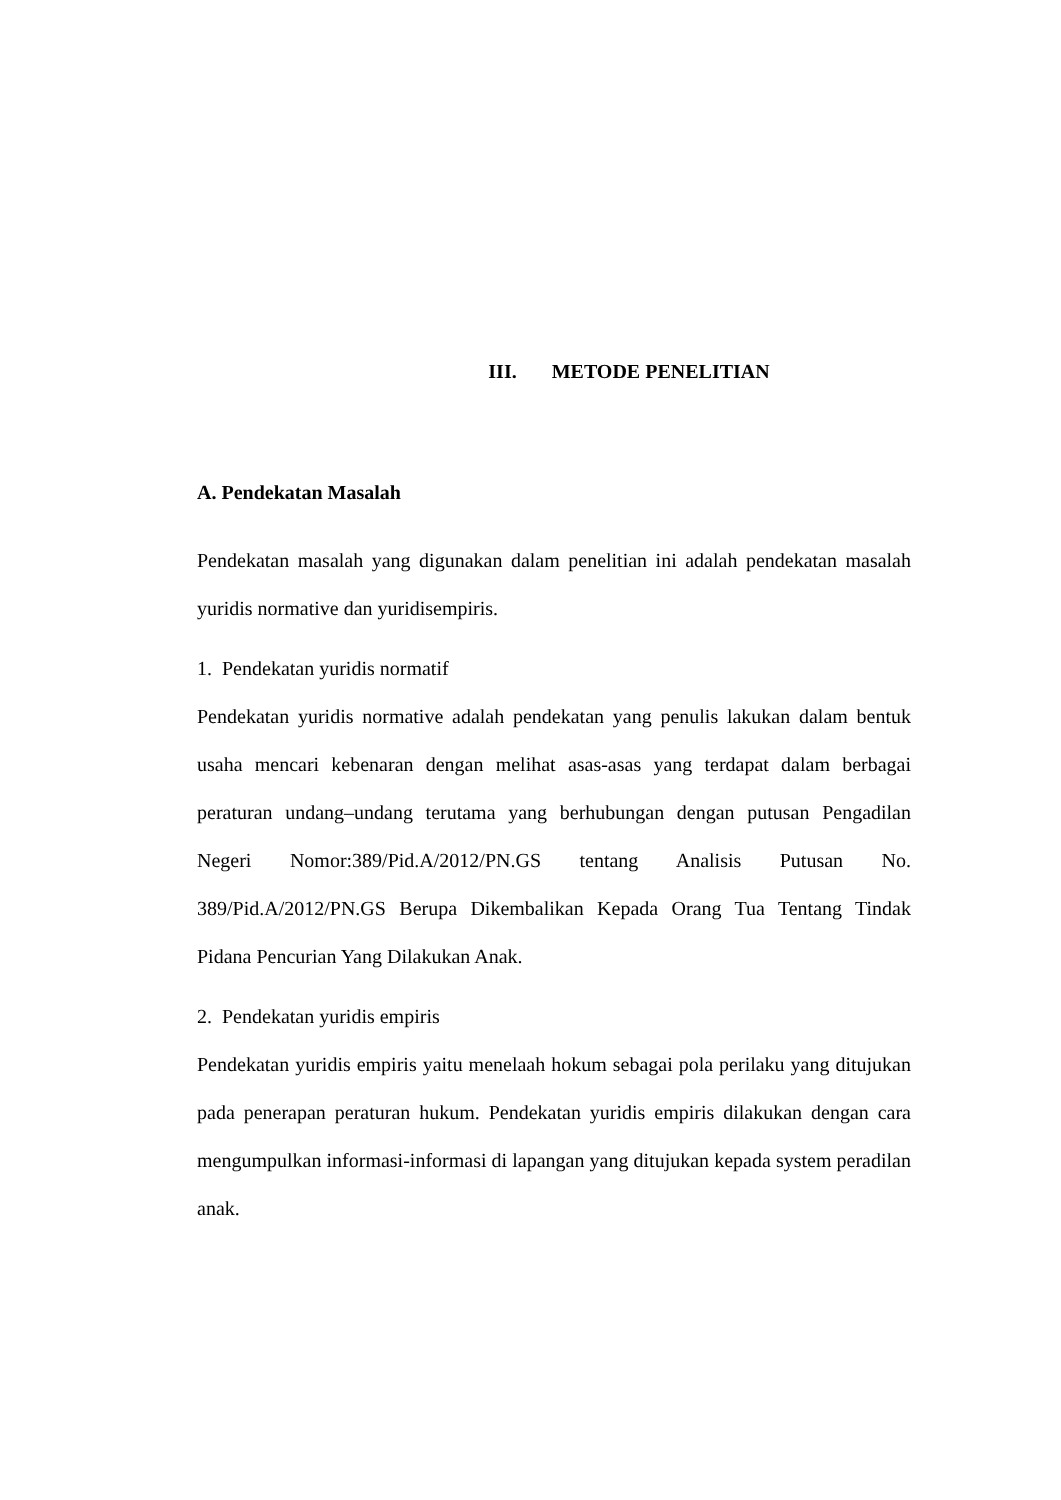III. METODE PENELITIAN
A. Pendekatan Masalah
Pendekatan masalah yang digunakan dalam penelitian ini adalah pendekatan masalah yuridis normative dan yuridisempiris.
1. Pendekatan yuridis normatif
Pendekatan yuridis normative adalah pendekatan yang penulis lakukan dalam bentuk usaha mencari kebenaran dengan melihat asas-asas yang terdapat dalam berbagai peraturan undang–undang terutama yang berhubungan dengan putusan Pengadilan Negeri Nomor:389/Pid.A/2012/PN.GS tentang Analisis Putusan No. 389/Pid.A/2012/PN.GS Berupa Dikembalikan Kepada Orang Tua Tentang Tindak Pidana Pencurian Yang Dilakukan Anak.
2. Pendekatan yuridis empiris
Pendekatan yuridis empiris yaitu menelaah hokum sebagai pola perilaku yang ditujukan pada penerapan peraturan hukum. Pendekatan yuridis empiris dilakukan dengan cara mengumpulkan informasi-informasi di lapangan yang ditujukan kepada system peradilan anak.